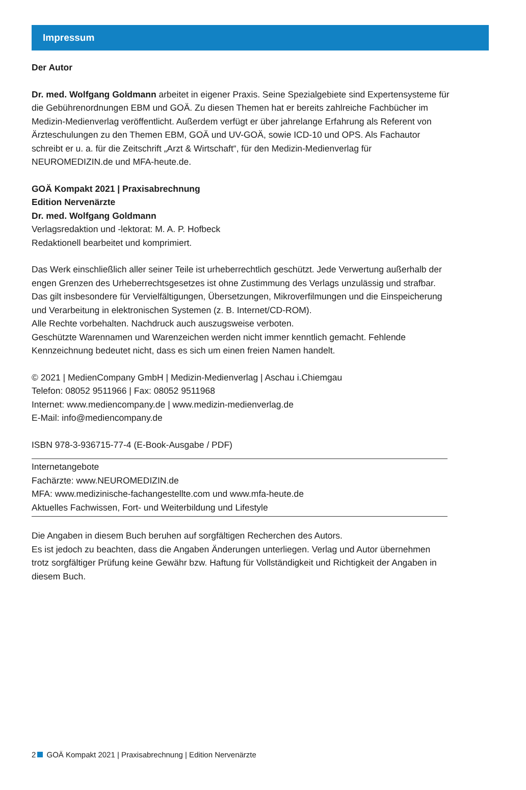Impressum
Der Autor
Dr. med. Wolfgang Goldmann arbeitet in eigener Praxis. Seine Spezialgebiete sind Expertensysteme für die Gebührenordnungen EBM und GOÄ. Zu diesen Themen hat er bereits zahlreiche Fachbücher im Medizin-Medienverlag veröffentlicht. Außerdem verfügt er über jahrelange Erfahrung als Referent von Ärzteschulungen zu den Themen EBM, GOÄ und UV-GOÄ, sowie ICD-10 und OPS. Als Fachautor schreibt er u. a. für die Zeitschrift „Arzt & Wirtschaft“, für den Medizin-Medienverlag für NEUROMEDIZIN.de und MFA-heute.de.
GOÄ Kompakt 2021 | Praxisabrechnung
Edition Nervenärzte
Dr. med. Wolfgang Goldmann
Verlagsredaktion und -lektorat: M. A. P. Hofbeck
Redaktionell bearbeitet und komprimiert.
Das Werk einschließlich aller seiner Teile ist urheberrechtlich geschützt. Jede Verwertung außerhalb der engen Grenzen des Urheberrechtsgesetzes ist ohne Zustimmung des Verlags unzulässig und strafbar. Das gilt insbesondere für Vervielfältigungen, Übersetzungen, Mikroverfilmungen und die Einspeicherung und Verarbeitung in elektronischen Systemen (z. B. Internet/CD-ROM).
Alle Rechte vorbehalten. Nachdruck auch auszugsweise verboten.
Geschützte Warennamen und Warenzeichen werden nicht immer kenntlich gemacht. Fehlende Kennzeichnung bedeutet nicht, dass es sich um einen freien Namen handelt.
© 2021 | MedienCompany GmbH | Medizin-Medienverlag | Aschau i.Chiemgau
Telefon: 08052 9511966 | Fax: 08052 9511968
Internet: www.mediencompany.de | www.medizin-medienverlag.de
E-Mail: info@mediencompany.de
ISBN 978-3-936715-77-4 (E-Book-Ausgabe / PDF)
Internetangebote
Fachärzte: www.NEUROMEDIZIN.de
MFA: www.medizinische-fachangestellte.com und www.mfa-heute.de
Aktuelles Fachwissen, Fort- und Weiterbildung und Lifestyle
Die Angaben in diesem Buch beruhen auf sorgfältigen Recherchen des Autors.
Es ist jedoch zu beachten, dass die Angaben Änderungen unterliegen. Verlag und Autor übernehmen trotz sorgfältiger Prüfung keine Gewähr bzw. Haftung für Vollständigkeit und Richtigkeit der Angaben in diesem Buch.
2 GOÄ Kompakt 2021 | Praxisabrechnung | Edition Nervenärzte